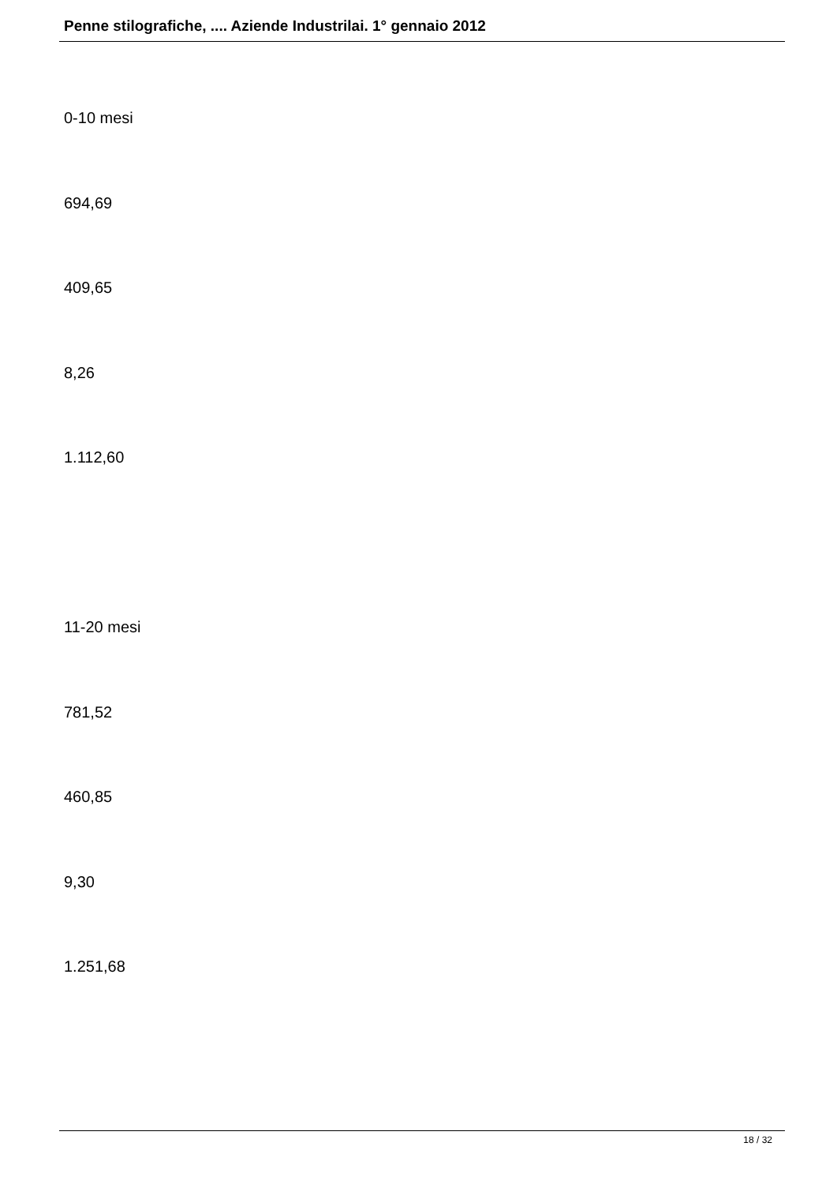Penne stilografiche, .... Aziende Industrilai. 1° gennaio 2012
0-10 mesi
694,69
409,65
8,26
1.112,60
11-20 mesi
781,52
460,85
9,30
1.251,68
18 / 32